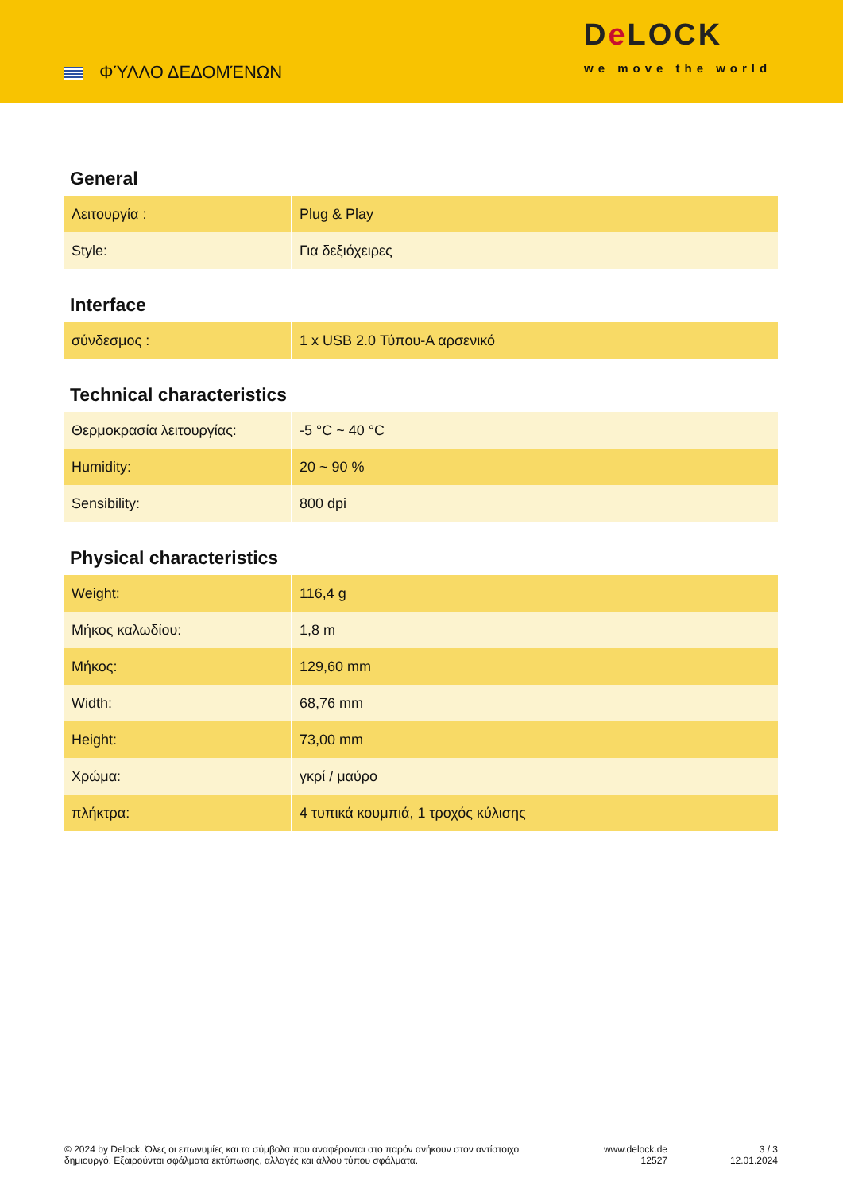ΦΎΛΛΟ ΔΕΔΟΜΈΝΩΝ
De LOCK
we move the world
General
| Λειτουργία : | Plug & Play |
| Style: | Για δεξιόχειρες |
Interface
| σύνδεσμος : | 1 x USB 2.0 Τύπου-A αρσενικό |
Technical characteristics
| Θερμοκρασία λειτουργίας: | -5 °C ~ 40 °C |
| Humidity: | 20 ~ 90 % |
| Sensibility: | 800 dpi |
Physical characteristics
| Weight: | 116,4 g |
| Μήκος καλωδίου: | 1,8 m |
| Μήκος: | 129,60 mm |
| Width: | 68,76 mm |
| Height: | 73,00 mm |
| Χρώμα: | γκρί / μαύρο |
| πλήκτρα: | 4 τυπικά κουμπιά, 1 τροχός κύλισης |
© 2024 by Delock. Όλες οι επωνυμίες και τα σύμβολα που αναφέρονται στο παρόν ανήκουν στον αντίστοιχο δημιουργό. Εξαιρούνται σφάλματα εκτύπωσης, αλλαγές και άλλου τύπου σφάλματα.
www.delock.de
12527
3 / 3
12.01.2024